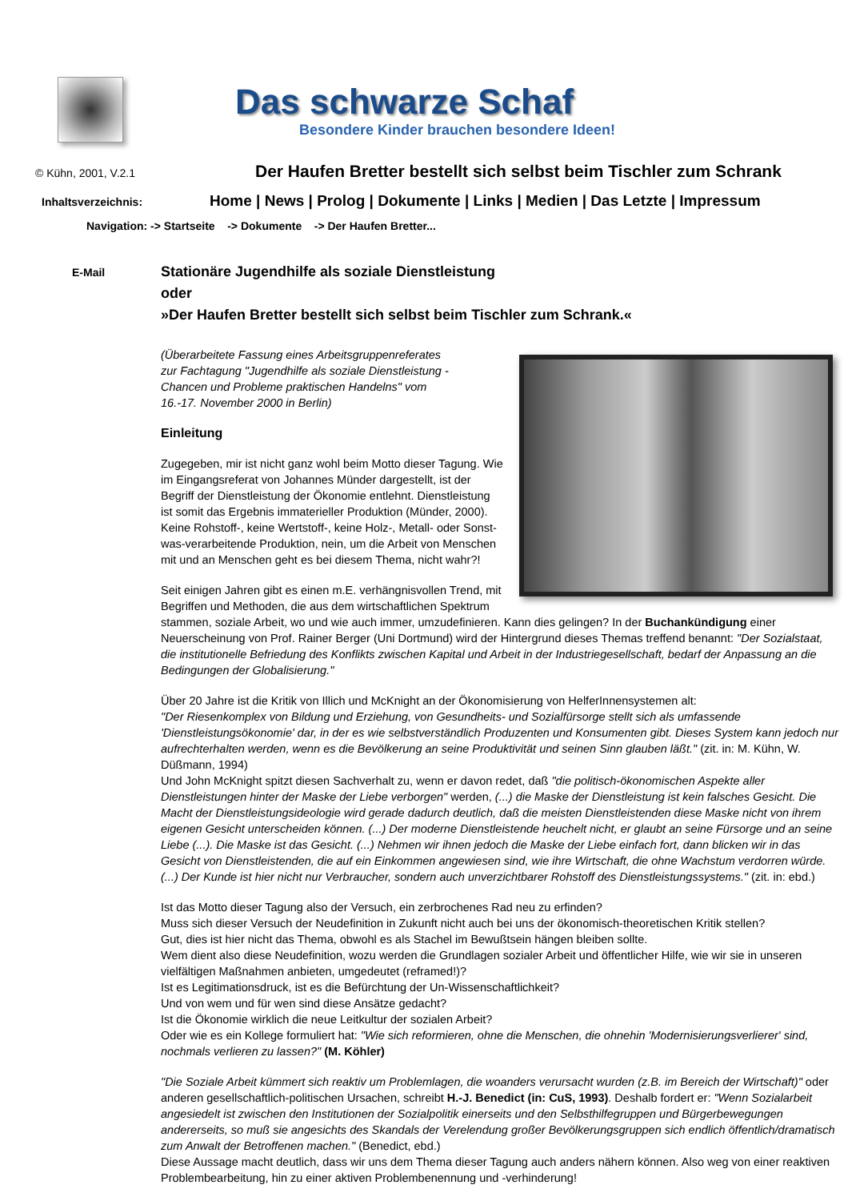Das schwarze Schaf
Besondere Kinder brauchen besondere Ideen!
© Kühn, 2001, V.2.1
Der Haufen Bretter bestellt sich selbst beim Tischler zum Schrank
Inhaltsverzeichnis:
Home | News | Prolog | Dokumente | Links | Medien | Das Letzte | Impressum
Navigation: -> Startseite -> Dokumente -> Der Haufen Bretter...
E-Mail
Stationäre Jugendhilfe als soziale Dienstleistung
oder
»Der Haufen Bretter bestellt sich selbst beim Tischler zum Schrank.«
(Überarbeitete Fassung eines Arbeitsgruppenreferates
zur Fachtagung "Jugendhilfe als soziale Dienstleistung -
Chancen und Probleme praktischen Handelns" vom
16.-17. November 2000 in Berlin)
Einleitung
Zugegeben, mir ist nicht ganz wohl beim Motto dieser Tagung. Wie im Eingangsreferat von Johannes Münder dargestellt, ist der Begriff der Dienstleistung der Ökonomie entlehnt. Dienstleistung ist somit das Ergebnis immaterieller Produktion (Münder, 2000). Keine Rohstoff-, keine Wertstoff-, keine Holz-, Metall- oder Sonst-was-verarbeitende Produktion, nein, um die Arbeit von Menschen mit und an Menschen geht es bei diesem Thema, nicht wahr?!
Seit einigen Jahren gibt es einen m.E. verhängnisvollen Trend, mit Begriffen und Methoden, die aus dem wirtschaftlichen Spektrum stammen, soziale Arbeit, wo und wie auch immer, umzudefinieren. Kann dies gelingen? In der Buchankündigung einer Neuerscheinung von Prof. Rainer Berger (Uni Dortmund) wird der Hintergrund dieses Themas treffend benannt: "Der Sozialstaat, die institutionelle Befriedung des Konflikts zwischen Kapital und Arbeit in der Industriegesellschaft, bedarf der Anpassung an die Bedingungen der Globalisierung."
Über 20 Jahre ist die Kritik von Illich und McKnight an der Ökonomisierung von HelferInnensystemen alt:
"Der Riesenkomplex von Bildung und Erziehung, von Gesundheits- und Sozialfürsorge stellt sich als umfassende 'Dienstleistungsökonomie' dar, in der es wie selbstverständlich Produzenten und Konsumenten gibt. Dieses System kann jedoch nur aufrechterhalten werden, wenn es die Bevölkerung an seine Produktivität und seinen Sinn glauben läßt." (zit. in: M. Kühn, W. Düßmann, 1994)
Und John McKnight spitzt diesen Sachverhalt zu, wenn er davon redet, daß "die politisch-ökonomischen Aspekte aller Dienstleistungen hinter der Maske der Liebe verborgen" werden, (...) die Maske der Dienstleistung ist kein falsches Gesicht. Die Macht der Dienstleistungsideologie wird gerade dadurch deutlich, daß die meisten Dienstleistenden diese Maske nicht von ihrem eigenen Gesicht unterscheiden können. (...) Der moderne Dienstleistende heuchelt nicht, er glaubt an seine Fürsorge und an seine Liebe (...). Die Maske ist das Gesicht. (...) Nehmen wir ihnen jedoch die Maske der Liebe einfach fort, dann blicken wir in das Gesicht von Dienstleistenden, die auf ein Einkommen angewiesen sind, wie ihre Wirtschaft, die ohne Wachstum verdorren würde. (...) Der Kunde ist hier nicht nur Verbraucher, sondern auch unverzichtbarer Rohstoff des Dienstleistungssystems." (zit. in: ebd.)
Ist das Motto dieser Tagung also der Versuch, ein zerbrochenes Rad neu zu erfinden?
Muss sich dieser Versuch der Neudefinition in Zukunft nicht auch bei uns der ökonomisch-theoretischen Kritik stellen?
Gut, dies ist hier nicht das Thema, obwohl es als Stachel im Bewußtsein hängen bleiben sollte.
Wem dient also diese Neudefinition, wozu werden die Grundlagen sozialer Arbeit und öffentlicher Hilfe, wie wir sie in unseren vielfältigen Maßnahmen anbieten, umgedeutet (reframed!)?
Ist es Legitimationsdruck, ist es die Befürchtung der Un-Wissenschaftlichkeit?
Und von wem und für wen sind diese Ansätze gedacht?
Ist die Ökonomie wirklich die neue Leitkultur der sozialen Arbeit?
Oder wie es ein Kollege formuliert hat: "Wie sich reformieren, ohne die Menschen, die ohnehin 'Modernisierungsverlierer' sind, nochmals verlieren zu lassen?" (M. Köhler)
"Die Soziale Arbeit kümmert sich reaktiv um Problemlagen, die woanders verursacht wurden (z.B. im Bereich der Wirtschaft)" oder anderen gesellschaftlich-politischen Ursachen, schreibt H.-J. Benedict (in: CuS, 1993). Deshalb fordert er: "Wenn Sozialarbeit angesiedelt ist zwischen den Institutionen der Sozialpolitik einerseits und den Selbsthilfegruppen und Bürgerbewegungen andererseits, so muß sie angesichts des Skandals der Verelendung großer Bevölkerungsgruppen sich endlich öffentlich/dramatisch zum Anwalt der Betroffenen machen." (Benedict, ebd.)
Diese Aussage macht deutlich, dass wir uns dem Thema dieser Tagung auch anders nähern können. Also weg von einer reaktiven Problembearbeitung, hin zu einer aktiven Problembenennung und -verhinderung!